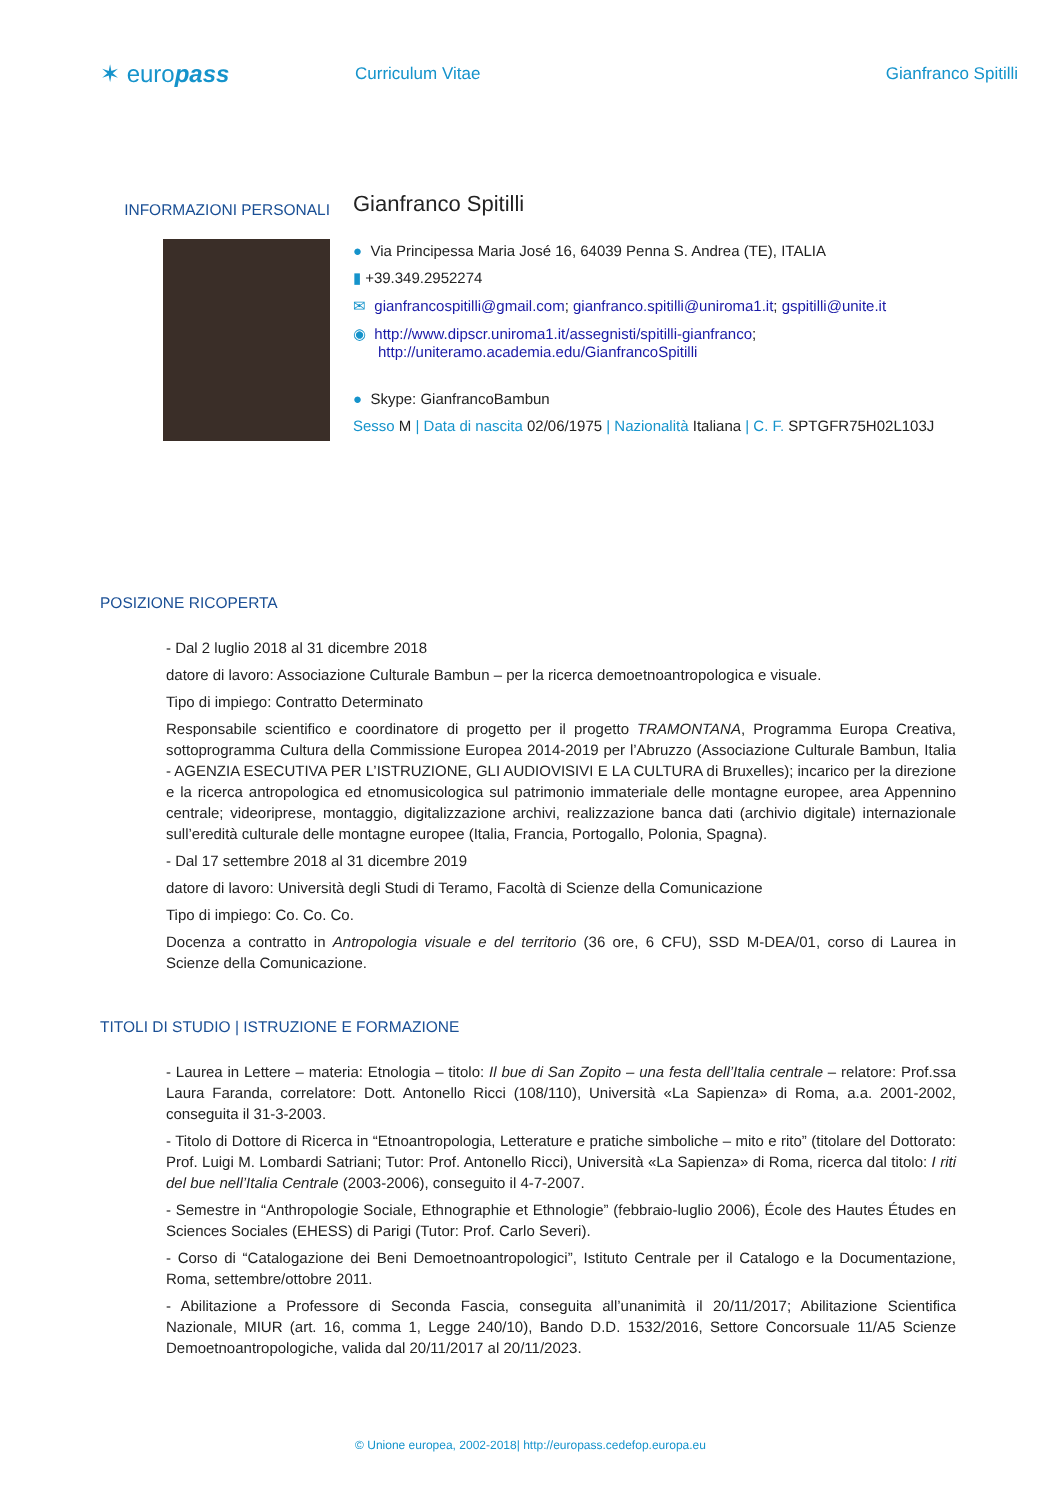✶ europass
Curriculum Vitae Gianfranco Spitilli
INFORMAZIONI PERSONALI
Gianfranco Spitilli
● Via Principessa Maria José 16, 64039 Penna S. Andrea (TE), ITALIA
▮ +39.349.2952274
✉ gianfrancospitilli@gmail.com; gianfranco.spitilli@uniroma1.it; gspitilli@unite.it
◉ http://www.dipscr.uniroma1.it/assegnisti/spitilli-gianfranco;
http://uniteramo.academia.edu/GianfrancoSpitilli
● Skype: GianfrancoBambun
Sesso M | Data di nascita 02/06/1975 | Nazionalità Italiana | C. F. SPTGFR75H02L103J
POSIZIONE RICOPERTA
- Dal 2 luglio 2018 al 31 dicembre 2018
datore di lavoro: Associazione Culturale Bambun – per la ricerca demoetnoantropologica e visuale.
Tipo di impiego: Contratto Determinato
Responsabile scientifico e coordinatore di progetto per il progetto TRAMONTANA, Programma Europa Creativa, sottoprogramma Cultura della Commissione Europea 2014-2019 per l’Abruzzo (Associazione Culturale Bambun, Italia - AGENZIA ESECUTIVA PER L’ISTRUZIONE, GLI AUDIOVISIVI E LA CULTURA di Bruxelles); incarico per la direzione e la ricerca antropologica ed etnomusicologica sul patrimonio immateriale delle montagne europee, area Appennino centrale; videoriprese, montaggio, digitalizzazione archivi, realizzazione banca dati (archivio digitale) internazionale sull’eredità culturale delle montagne europee (Italia, Francia, Portogallo, Polonia, Spagna).
- Dal 17 settembre 2018 al 31 dicembre 2019
datore di lavoro: Università degli Studi di Teramo, Facoltà di Scienze della Comunicazione
Tipo di impiego: Co. Co. Co.
Docenza a contratto in Antropologia visuale e del territorio (36 ore, 6 CFU), SSD M-DEA/01, corso di Laurea in Scienze della Comunicazione.
TITOLI DI STUDIO | ISTRUZIONE E FORMAZIONE
- Laurea in Lettere – materia: Etnologia – titolo: Il bue di San Zopito – una festa dell’Italia centrale – relatore: Prof.ssa Laura Faranda, correlatore: Dott. Antonello Ricci (108/110), Università «La Sapienza» di Roma, a.a. 2001-2002, conseguita il 31-3-2003.
- Titolo di Dottore di Ricerca in “Etnoantropologia, Letterature e pratiche simboliche – mito e rito” (titolare del Dottorato: Prof. Luigi M. Lombardi Satriani; Tutor: Prof. Antonello Ricci), Università «La Sapienza» di Roma, ricerca dal titolo: I riti del bue nell’Italia Centrale (2003-2006), conseguito il 4-7-2007.
- Semestre in “Anthropologie Sociale, Ethnographie et Ethnologie” (febbraio-luglio 2006), École des Hautes Études en Sciences Sociales (EHESS) di Parigi (Tutor: Prof. Carlo Severi).
- Corso di “Catalogazione dei Beni Demoetnoantropologici”, Istituto Centrale per il Catalogo e la Documentazione, Roma, settembre/ottobre 2011.
- Abilitazione a Professore di Seconda Fascia, conseguita all’unanimità il 20/11/2017; Abilitazione Scientifica Nazionale, MIUR (art. 16, comma 1, Legge 240/10), Bando D.D. 1532/2016, Settore Concorsuale 11/A5 Scienze Demoetnoantropologiche, valida dal 20/11/2017 al 20/11/2023.
© Unione europea, 2002-2018| http://europass.cedefop.europa.eu